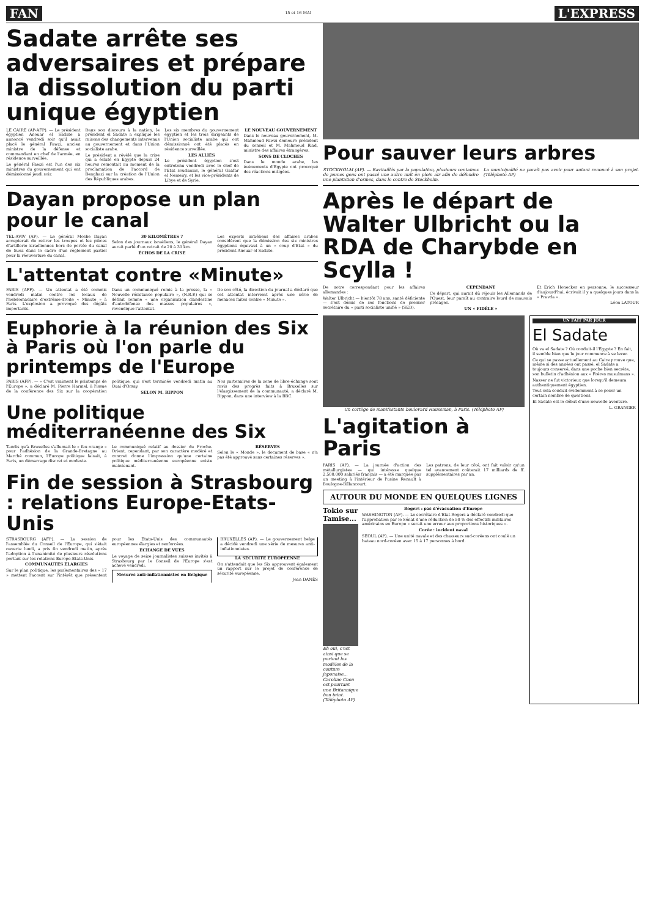FAN 15 et 16 MAI L'EXPRESS
Sadate arrête ses adversaires et prépare la dissolution du parti unique égyptien
LE CAIRE (AP-AFP). — Le président égyptien Anouar el Sadate a annoncé vendredi soir qu'il avait placé le général Fawzi, ancien ministre de la défense et commandant en chef de l'armée, en résidence surveillée.
Le général Fawzi est l'un des six ministres du gouvernement qui ont démissionné jeudi soir.
Dans son discours à la nation, le président el Sadate a expliqué les raisons des changements intervenus au gouvernement et dans l'Union socialiste arabe.
Le président a révélé que la crise qui a éclaté en Egypte depuis 24 heures remontait au moment de la proclamation de l'accord de Benghazi sur la création de l'Union des Républiques arabes.
Les six membres du gouvernement égyptien et les trois dirigeants de l'Union socialiste arabe qui ont démissionné ont été placés en résidence surveillée.
LES ALLIÉS
Le président égyptien s'est entretenu vendredi avec le chef de l'Etat soudanais, le général Gaafar el Nemeiry, et les vice-présidents de Libye et de Syrie.
LE NOUVEAU GOUVERNEMENT
Dans le nouveau gouvernement, M. Mahmoud Fawzi demeure président du conseil et M. Mahmoud Riad, ministre des affaires étrangères.
SONS DE CLOCHES
Dans le monde arabe, les évènements d'Egypte ont provoqué des réactions mitigées.
Dayan propose un plan pour le canal
TEL-AVIV (AP). — Le général Moshe Dayan accepterait de retirer les troupes et les pièces d'artillerie israéliennes hors de portée du canal de Suez dans le cadre d'un règlement partiel pour la réouverture du canal.
30 KILOMÈTRES ?
Selon des journaux israéliens, le général Dayan aurait parlé d'un retrait de 20 à 30 km.
ÉCHOS DE LA CRISE
Les experts israéliens des affaires arabes considèrent que la démission des six ministres égyptiens équivaut à un « coup d'Etat » du président Anouar el Sadate.
L'attentat contre «Minute»
PARIS (AFP). — Un attentat a été commis vendredi matin contre les locaux de l'hebdomadaire d'extrême-droite « Minute » à Paris. L'explosion a provoqué des dégâts importants.
Dans un communiqué remis à la presse, la « Nouvelle résistance populaire », (N.R.P.) qui se définit comme « une organisation clandestine d'autodéfense des masses populaires », revendique l'attentat.
De son côté, la direction du journal a déclaré que cet attentat intervient après une série de menaces faites contre « Minute ».
Euphorie à la réunion des Six à Paris où l'on parle du printemps de l'Europe
PARIS (AFP). — « C'est vraiment le printemps de l'Europe », a déclaré M. Pierre Harmel, à l'issue de la conférence des Six sur la coopération politique, qui s'est terminée vendredi matin au Quai d'Orsay.
SELON M. RIPPON
Nos partenaires de la zone de libre-échange sont ravis des progrès faits à Bruxelles sur l'élargissement de la communauté, a déclaré M. Rippon, dans une interview à la BBC.
Une politique méditerranéenne des Six
Tandis qu'à Bruxelles s'allumait le « feu orange » pour l'adhésion de la Grande-Bretagne au Marché commun, l'Europe politique faisait, à Paris, un démarrage discret et modeste.
Le communiqué relatif au dossier du Proche-Orient, cependant, par son caractère modéré et concret donne l'impression qu'une certaine politique méditerranéenne européenne existe maintenant.
RÉSERVES
Selon le « Monde », le document de base « n'a pas été approuvé sans certaines réserves ».
Fin de session à Strasbourg : relations Europe-Etats-Unis
STRASBOURG (AFP). — La session de l'assemblée du Conseil de l'Europe, qui s'était ouverte lundi, a pris fin vendredi matin, après l'adoption à l'unanimité de plusieurs résolutions portant sur les relations Europe-Etats-Unis.
COMMUNAUTÉS ÉLARGIES
Sur le plan politique, les parlementaires des « 17 » mettent l'accent sur l'intérêt que présentent pour les Etats-Unis des communautés européennes élargies et renforcées.
ÉCHANGE DE VUES
Le voyage de seize journalistes suisses invités à Strasbourg par le Conseil de l'Europe s'est achevé vendredi.
Mesures anti-inflationnistes en Belgique
BRUXELLES (AP). — Le gouvernement belge a décidé vendredi une série de mesures anti-inflationnistes.
LA SÉCURITÉ EUROPÉENNE
On s'attendait que les Six approuvent également un rapport sur le projet de conférence de sécurité européenne.
Jean DANÈS
Pour sauver leurs arbres
STOCKHOLM (AP). — Ravitaillés par la population, plusieurs centaines de jeunes gens ont passé une autre nuit en plein air afin de défendre une plantation d'ormes, dans le centre de Stockholm.
La municipalité ne paraît pas avoir pour autant renoncé à son projet. (Téléphoto AP)
Après le départ de Walter Ulbricht ou la RDA de Charybde en Scylla !
De notre correspondant pour les affaires allemandes :
Walter Ulbricht — bientôt 78 ans, santé déficiente — s'est démis de ses fonctions de premier secrétaire du « parti socialiste unifié » (SED).
CEPENDANT
Ce départ, qui aurait dû réjouir les Allemands de l'Ouest, leur paraît au contraire lourd de mauvais présages.
UN « FIDÈLE »
Et Erich Honecker en personne, le successeur d'aujourd'hui, écrivait il y a quelques jours dans la « Pravda ».
Léon LATOUR
Un cortège de manifestants boulevard Haussman, à Paris. (Téléphoto AP)
L'agitation à Paris
PARIS (AP). — La journée d'action des métallurgistes — qui intéresse quelque 2.500.000 salariés français — a été marquée par un meeting à l'intérieur de l'usine Renault à Boulogne-Billancourt.
Les patrons, de leur côté, ont fait valoir qu'un tel avancement coûterait 17 milliards de ff. supplémentaires par an.
AUTOUR DU MONDE EN QUELQUES LIGNES
Tokio sur Tamise...
Eh oui, c'est ainsi que se portent les modèles de la couture japonaise... Caroline Coon est pourtant une Britannique bon teint. (Téléphoto AP)
Rogers : pas d'évacuation d'Europe
WASHINGTON (AP). — Le secrétaire d'Etat Rogers a déclaré vendredi que l'approbation par le Sénat d'une réduction de 50 % des effectifs militaires américains en Europe « serait une erreur aux proportions historiques ».
Corée : incident naval
SEOUL (AP). — Une unité navale et des chasseurs sud-coréens ont coulé un bateau nord-coréen avec 15 à 17 personnes à bord.
UN FAIT PAR JOUR
El Sadate
Où va el Sadate ? Où conduit-il l'Egypte ? En fait, il semble bien que le jour commence à se lever.
Ce qui se passe actuellement au Caire prouve que, même si des années ont passé, el Sadate a toujours conservé, dans une poche bien secrète, son bulletin d'adhésion aux « Frères musulmans ».
Nasser ne fut victorieux que lorsqu'il demeura authentiquement égyptien.
Tout cela conduit évidemment à se poser un certain nombre de questions.
El Sadate est le début d'une nouvelle aventure.
L. GRANGER